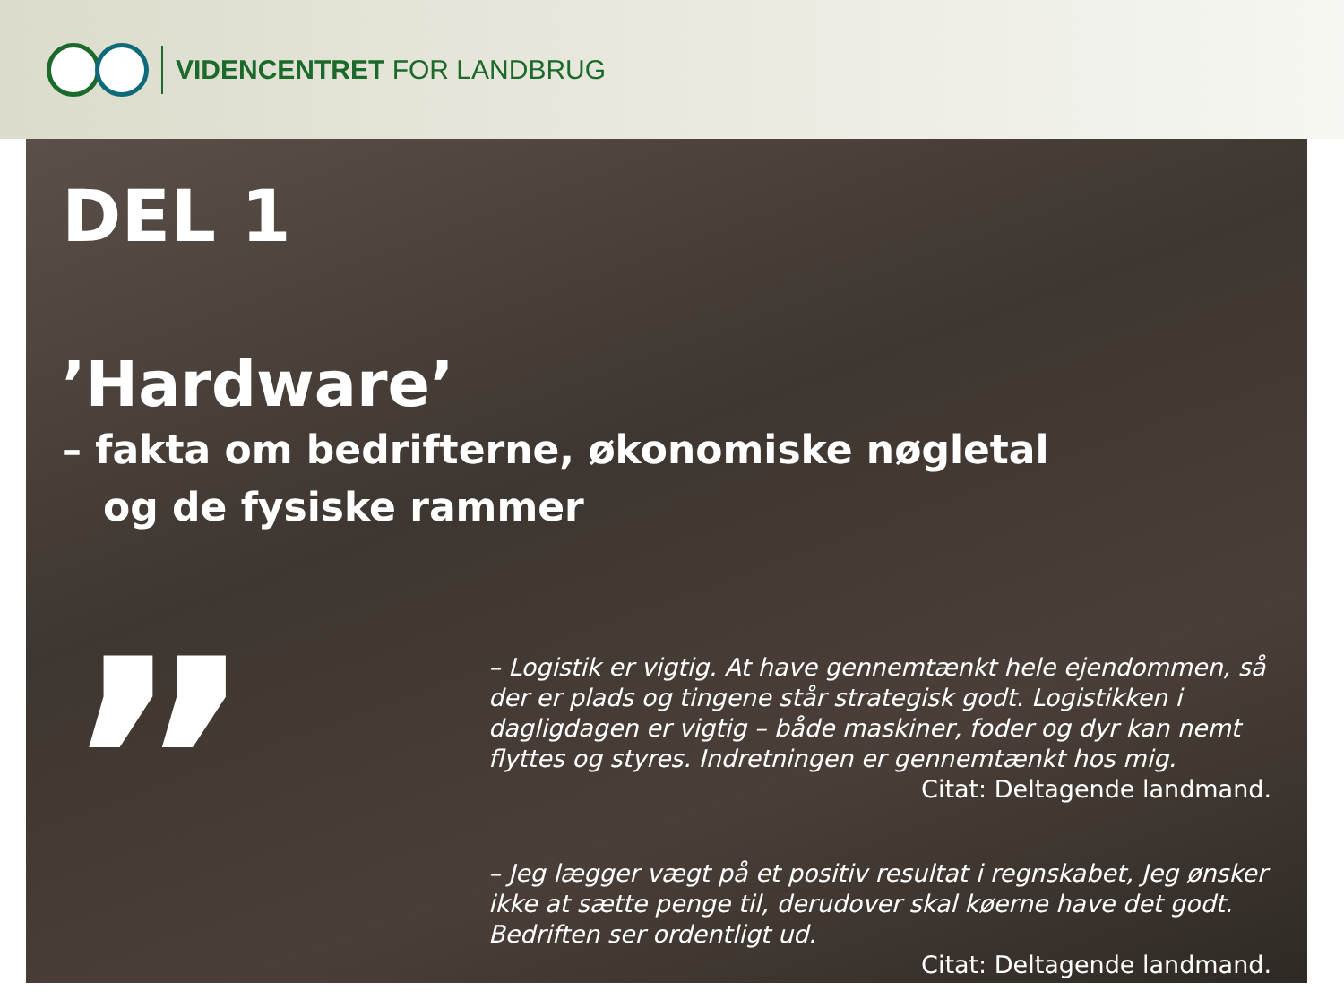VIDENCENTRET FOR LANDBRUG
DEL 1
’Hardware’
– fakta om bedrifterne, økonomiske nøgletal
og de fysiske rammer
”
– Logistik er vigtig. At have gennemtænkt hele ejendommen, så der er plads og tingene står strategisk godt. Logistikken i dagligdagen er vigtig – både maskiner, foder og dyr kan nemt flyttes og styres. Indretningen er gennemtænkt hos mig.
Citat: Deltagende landmand.
– Jeg lægger vægt på et positiv resultat i regnskabet, Jeg ønsker ikke at sætte penge til, derudover skal køerne have det godt. Bedriften ser ordentligt ud.
Citat: Deltagende landmand.